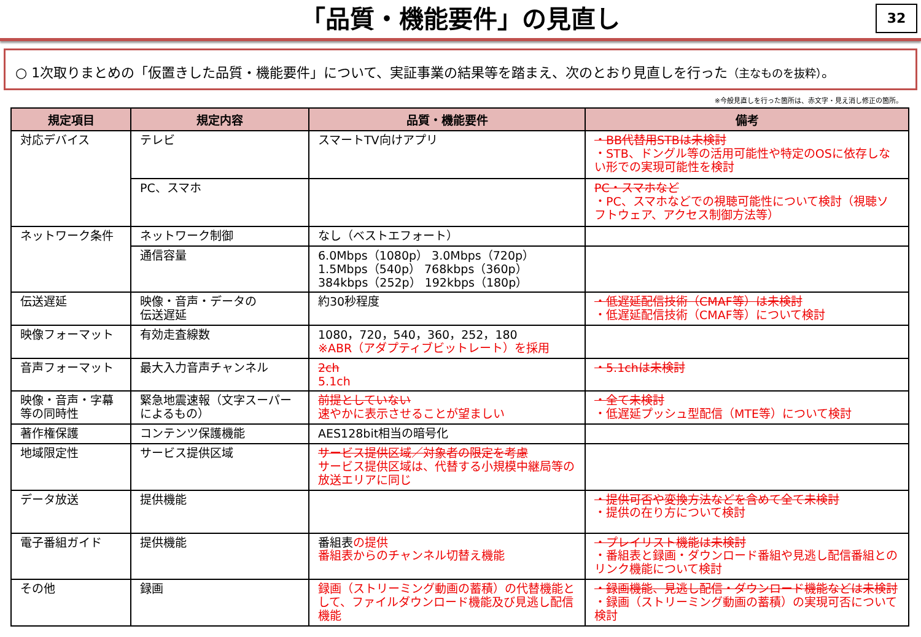「品質・機能要件」の見直し
32
○ 1次取りまとめの「仮置きした品質・機能要件」について、実証事業の結果等を踏まえ、次のとおり見直しを行った（主なものを抜粋）。
※今般見直しを行った箇所は、赤文字・見え消し修正の箇所。
| 規定項目 | 規定内容 | 品質・機能要件 | 備考 |
| --- | --- | --- | --- |
| 対応デバイス | テレビ | スマートTV向けアプリ | ・BB代替用STBは未検討 ・STB、ドングル等の活用可能性や特定のOSに依存しない形での実現可能性を検討 |
| | PC、スマホ | | PC・スマホなど ・PC、スマホなどでの視聴可能性について検討（視聴ソフトウェア、アクセス制御方法等） |
| ネットワーク条件 | ネットワーク制御 | なし（ベストエフォート） | |
| | 通信容量 | 6.0Mbps（1080p） 3.0Mbps（720p） 1.5Mbps（540p） 768kbps（360p） 384kbps（252p） 192kbps（180p） | |
| 伝送遅延 | 映像・音声・データの 伝送遅延 | 約30秒程度 | ・低遅延配信技術（CMAF等）は未検討 ・低遅延配信技術（CMAF等）について検討 |
| 映像フォーマット | 有効走査線数 | 1080，720，540，360，252，180 ※ABR（アダプティブビットレート）を採用 | |
| 音声フォーマット | 最大入力音声チャンネル | 2ch 5.1ch | ・5.1chは未検討 |
| 映像・音声・字幕等の同時性 | 緊急地震速報（文字スーパーによるもの） | 前提としていない 速やかに表示させることが望ましい | ・全て未検討 ・低遅延プッシュ型配信（MTE等）について検討 |
| 著作権保護 | コンテンツ保護機能 | AES128bit相当の暗号化 | |
| 地域限定性 | サービス提供区域 | サービス提供区域／対象者の限定を考慮 サービス提供区域は、代替する小規模中継局等の放送エリアに同じ | |
| データ放送 | 提供機能 | | ・提供可否や変換方法などを含めて全て未検討 ・提供の在り方について検討 |
| 電子番組ガイド | 提供機能 | 番組表 の提供 番組表からのチャンネル切替え機能 | ・プレイリスト機能は未検討 ・番組表と録画・ダウンロード番組や見逃し配信番組とのリンク機能について検討 |
| その他 | 録画 | 録画（ストリーミング動画の蓄積）の代替機能として、ファイルダウンロード機能及び見逃し配信機能 | ・録画機能、見逃し配信・ダウンロード機能などは未検討 ・録画（ストリーミング動画の蓄積）の実現可否について検討 |